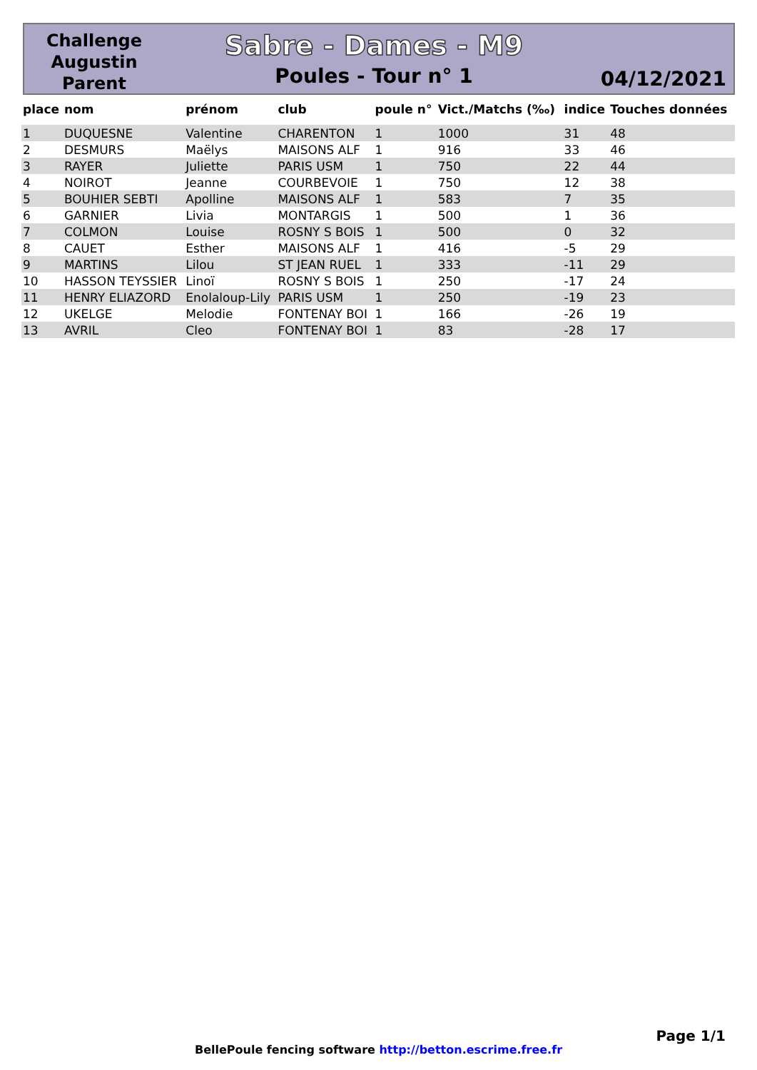Challenge
Augustin
Parent
Sabre - Dames - M9
Poules - Tour n° 1
04/12/2021
| place | nom | prénom | club | poule n° | Vict./Matchs (‰) | indice | Touches données |
| --- | --- | --- | --- | --- | --- | --- | --- |
| 1 | DUQUESNE | Valentine | CHARENTON | 1 | 1000 | 31 | 48 |
| 2 | DESMURS | Maëlys | MAISONS ALF | 1 | 916 | 33 | 46 |
| 3 | RAYER | Juliette | PARIS USM | 1 | 750 | 22 | 44 |
| 4 | NOIROT | Jeanne | COURBEVOIE | 1 | 750 | 12 | 38 |
| 5 | BOUHIER SEBTI | Apolline | MAISONS ALF | 1 | 583 | 7 | 35 |
| 6 | GARNIER | Livia | MONTARGIS | 1 | 500 | 1 | 36 |
| 7 | COLMON | Louise | ROSNY S BOIS | 1 | 500 | 0 | 32 |
| 8 | CAUET | Esther | MAISONS ALF | 1 | 416 | -5 | 29 |
| 9 | MARTINS | Lilou | ST JEAN RUEL | 1 | 333 | -11 | 29 |
| 10 | HASSON TEYSSIER | Linoï | ROSNY S BOIS | 1 | 250 | -17 | 24 |
| 11 | HENRY ELIAZORD | Enolaloup-Lily | PARIS USM | 1 | 250 | -19 | 23 |
| 12 | UKELGE | Melodie | FONTENAY BOI | 1 | 166 | -26 | 19 |
| 13 | AVRIL | Cleo | FONTENAY BOI | 1 | 83 | -28 | 17 |
Page 1/1
BellePoule fencing software http://betton.escrime.free.fr